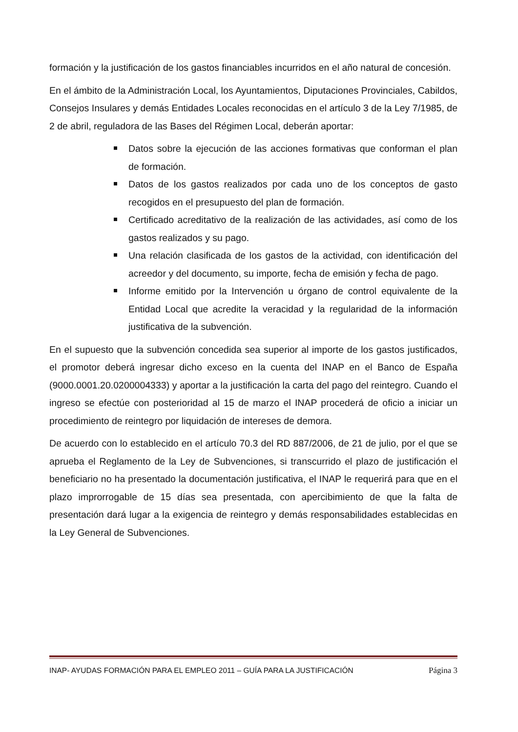formación y la justificación de los gastos financiables incurridos en el año natural de concesión.
En el ámbito de la Administración Local, los Ayuntamientos, Diputaciones Provinciales, Cabildos, Consejos Insulares y demás Entidades Locales reconocidas en el artículo 3 de la Ley 7/1985, de 2 de abril, reguladora de las Bases del Régimen Local, deberán aportar:
Datos sobre la ejecución de las acciones formativas que conforman el plan de formación.
Datos de los gastos realizados por cada uno de los conceptos de gasto recogidos en el presupuesto del plan de formación.
Certificado acreditativo de la realización de las actividades, así como de los gastos realizados y su pago.
Una relación clasificada de los gastos de la actividad, con identificación del acreedor y del documento, su importe, fecha de emisión y fecha de pago.
Informe emitido por la Intervención u órgano de control equivalente de la Entidad Local que acredite la veracidad y la regularidad de la información justificativa de la subvención.
En el supuesto que la subvención concedida sea superior al importe de los gastos justificados, el promotor deberá ingresar dicho exceso en la cuenta del INAP en el Banco de España (9000.0001.20.0200004333) y aportar a la justificación la carta del pago del reintegro. Cuando el ingreso se efectúe con posterioridad al 15 de marzo el INAP procederá de oficio a iniciar un procedimiento de reintegro por liquidación de intereses de demora.
De acuerdo con lo establecido en el artículo 70.3 del RD 887/2006, de 21 de julio, por el que se aprueba el Reglamento de la Ley de Subvenciones, si transcurrido el plazo de justificación el beneficiario no ha presentado la documentación justificativa, el INAP le requerirá para que en el plazo improrrogable de 15 días sea presentada, con apercibimiento de que la falta de presentación dará lugar a la exigencia de reintegro y demás responsabilidades establecidas en la Ley General de Subvenciones.
INAP- AYUDAS FORMACIÓN PARA EL EMPLEO 2011 – GUÍA PARA LA JUSTIFICACIÓN Página 3